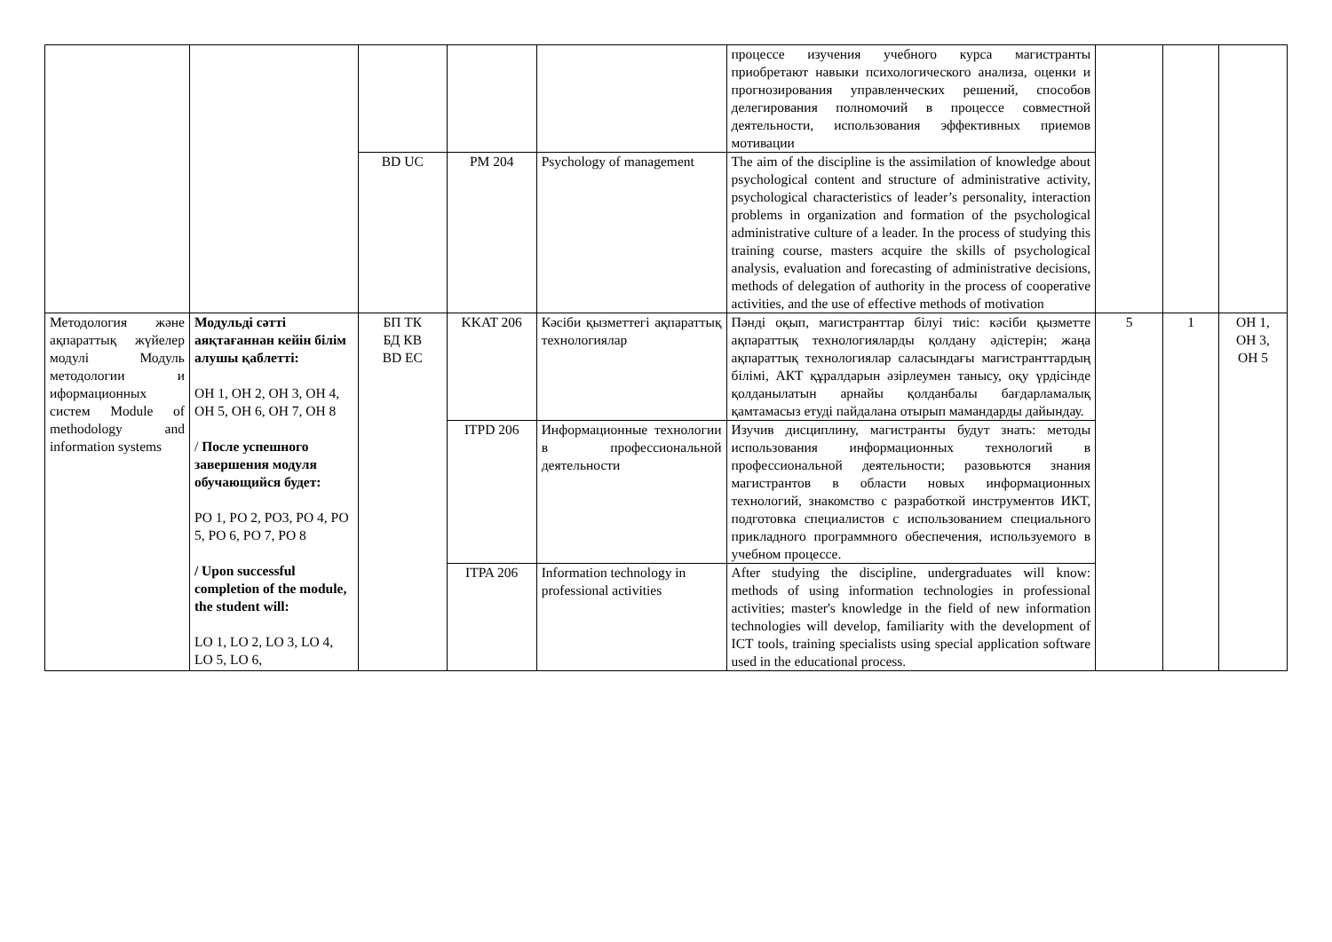| | | | | | процессе изучения учебного курса магистранты приобретают навыки психологического анализа, оценки и прогнозирования управленческих решений, способов делегирования полномочий в процессе совместной деятельности, использования эффективных приемов мотивации | | | |
| | | BD UC | PM 204 | Psychology of management | The aim of the discipline is the assimilation of knowledge about psychological content and structure of administrative activity, psychological characteristics of leader’s personality, interaction problems in organization and formation of the psychological administrative culture of a leader. In the process of studying this training course, masters acquire the skills of psychological analysis, evaluation and forecasting of administrative decisions, methods of delegation of authority in the process of cooperative activities, and the use of effective methods of motivation | | | |
| Методология және ақпараттық жүйелер модулі Модуль методологии и иформационных систем Module of methodology and information systems | Модульді сәтті аяқтағаннан кейін білім алушы қаблетті: ОН 1, ОН 2, ОН 3, ОН 4, ОН 5, ОН 6, ОН 7, ОН 8 / После успешного завершения модуля обучающийся будет: РО 1, РО 2, РО3, РО 4, РО 5, РО 6, РО 7, РО 8 / Upon successful completion of the module, the student will: LO 1, LO 2, LO 3, LO 4, LO 5, LO 6, | БП ТК БД КВ BD EC | KKAT 206 | Кәсіби қызметтегі ақпараттық технологиялар | Пәнді оқып, магистранттар білуі тиіс: кәсіби қызметте ақпараттық технологияларды қолдану әдістерін; жаңа ақпараттық технологиялар саласындағы магистранттардың білімі, АКТ құралдарын әзірлеумен танысу, оқу үрдісінде қолданылатын арнайы қолданбалы бағдарламалық қамтамасыз етуді пайдалана отырып мамандарды дайындау. | 5 | 1 | ОН 1, ОН 3, ОН 5 |
| | | | ITPD 206 | Информационные технологии в профессиональной деятельности | Изучив дисциплину, магистранты будут знать: методы использования информационных технологий в профессиональной деятельности; разовьются знания магистрантов в области новых информационных технологий, знакомство с разработкой инструментов ИКТ, подготовка специалистов с использованием специального прикладного программного обеспечения, используемого в учебном процессе. | | | |
| | | | ITPA 206 | Information technology in professional activities | After studying the discipline, undergraduates will know: methods of using information technologies in professional activities; master's knowledge in the field of new information technologies will develop, familiarity with the development of ICT tools, training specialists using special application software used in the educational process. | | | |